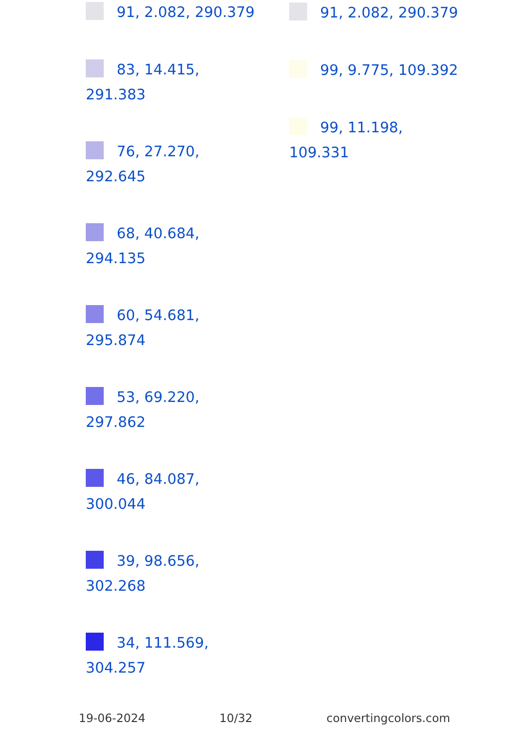91, 2.082, 290.379
83, 14.415, 291.383
76, 27.270, 292.645
68, 40.684, 294.135
60, 54.681, 295.874
53, 69.220, 297.862
46, 84.087, 300.044
39, 98.656, 302.268
34, 111.569, 304.257
91, 2.082, 290.379
99, 9.775, 109.392
99, 11.198, 109.331
19-06-2024 10/32 convertingcolors.com